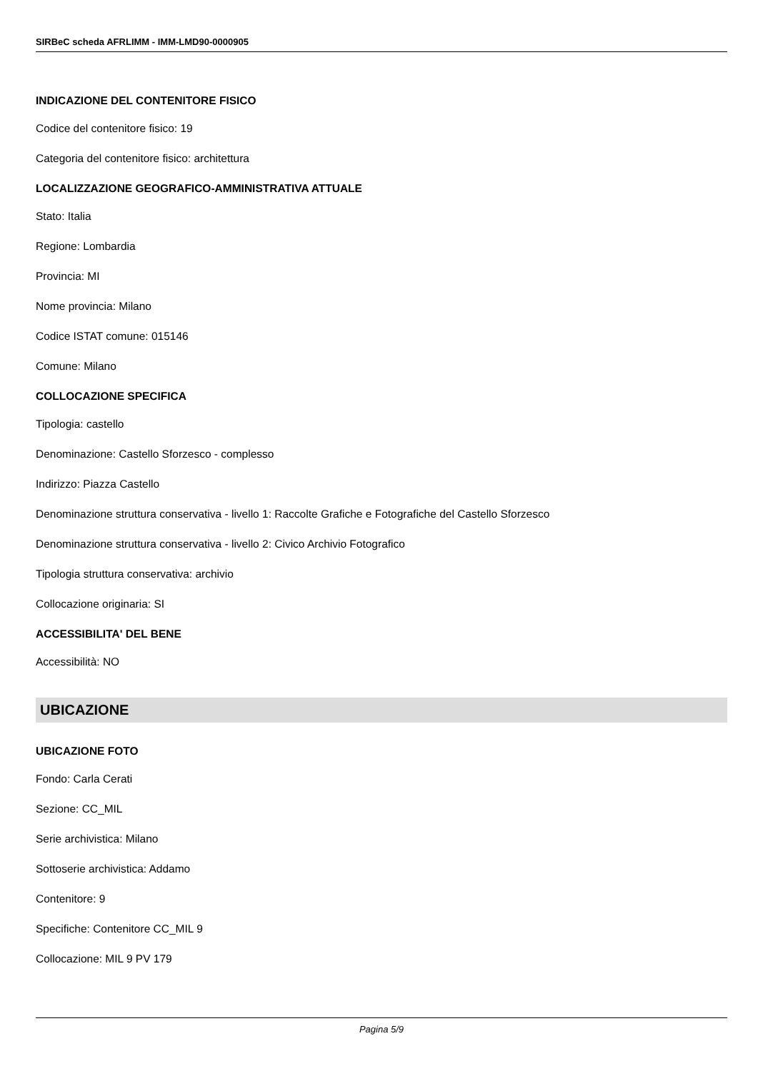SIRBeC scheda AFRLIMM - IMM-LMD90-0000905
INDICAZIONE DEL CONTENITORE FISICO
Codice del contenitore fisico: 19
Categoria del contenitore fisico: architettura
LOCALIZZAZIONE GEOGRAFICO-AMMINISTRATIVA ATTUALE
Stato: Italia
Regione: Lombardia
Provincia: MI
Nome provincia: Milano
Codice ISTAT comune: 015146
Comune: Milano
COLLOCAZIONE SPECIFICA
Tipologia: castello
Denominazione: Castello Sforzesco - complesso
Indirizzo: Piazza Castello
Denominazione struttura conservativa - livello 1: Raccolte Grafiche e Fotografiche del Castello Sforzesco
Denominazione struttura conservativa - livello 2: Civico Archivio Fotografico
Tipologia struttura conservativa: archivio
Collocazione originaria: SI
ACCESSIBILITA' DEL BENE
Accessibilità: NO
UBICAZIONE
UBICAZIONE FOTO
Fondo: Carla Cerati
Sezione: CC_MIL
Serie archivistica: Milano
Sottoserie archivistica: Addamo
Contenitore: 9
Specifiche: Contenitore CC_MIL 9
Collocazione: MIL 9 PV 179
Pagina 5/9